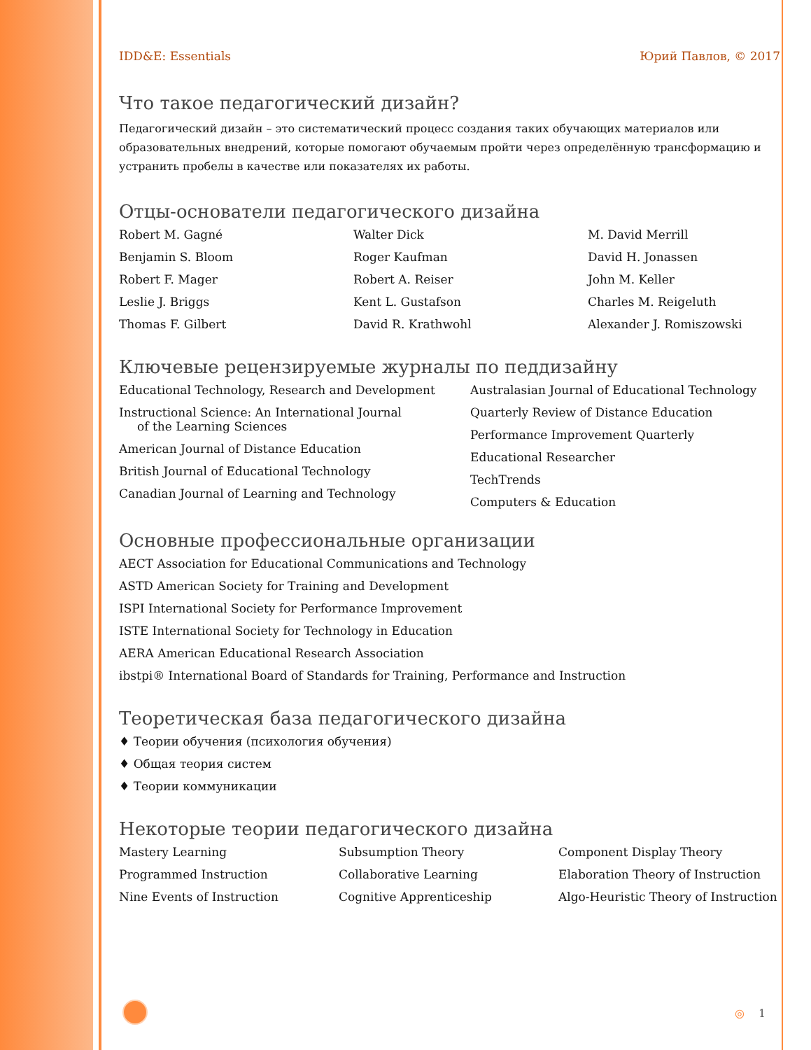IDD&E: Essentials Юрий Павлов, © 2017
Что такое педагогический дизайн?
Педагогический дизайн – это систематический процесс создания таких обучающих материалов или образовательных внедрений, которые помогают обучаемым пройти через определённую трансформацию и устранить пробелы в качестве или показателях их работы.
Отцы-основатели педагогического дизайна
Robert M. Gagné
Walter Dick
M. David Merrill
Benjamin S. Bloom
Roger Kaufman
David H. Jonassen
Robert F. Mager
Robert A. Reiser
John M. Keller
Leslie J. Briggs
Kent L. Gustafson
Charles M. Reigeluth
Thomas F. Gilbert
David R. Krathwohl
Alexander J. Romiszowski
Ключевые рецензируемые журналы по педдизайну
Educational Technology, Research and Development
Instructional Science: An International Journal
of the Learning Sciences
American Journal of Distance Education
British Journal of Educational Technology
Canadian Journal of Learning and Technology
Australasian Journal of Educational Technology
Quarterly Review of Distance Education
Performance Improvement Quarterly
Educational Researcher
TechTrends
Computers & Education
Основные профессиональные организации
AECT Association for Educational Communications and Technology
ASTD American Society for Training and Development
ISPI International Society for Performance Improvement
ISTE International Society for Technology in Education
AERA American Educational Research Association
ibstpi® International Board of Standards for Training, Performance and Instruction
Теоретическая база педагогического дизайна
♦ Теории обучения (психология обучения)
♦ Общая теория систем
♦ Теории коммуникации
Некоторые теории педагогического дизайна
Mastery Learning
Subsumption Theory
Component Display Theory
Programmed Instruction
Collaborative Learning
Elaboration Theory of Instruction
Nine Events of Instruction
Cognitive Apprenticeship
Algo-Heuristic Theory of Instruction
◎ 1